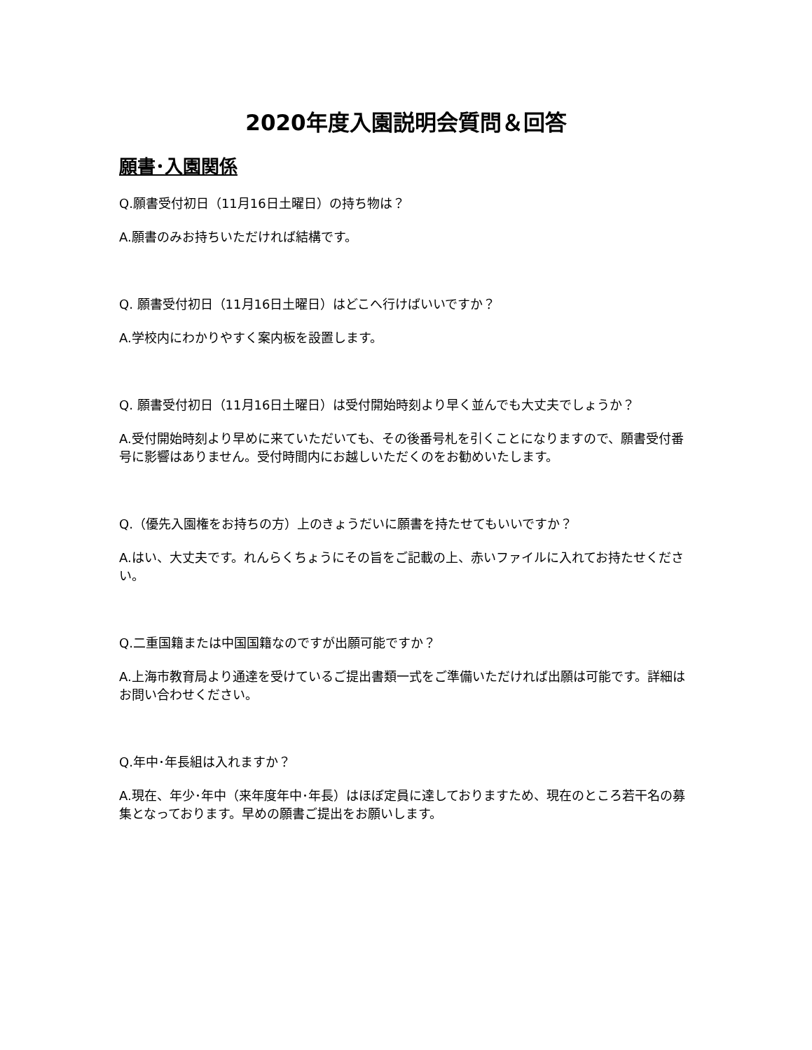2020年度入園説明会質問＆回答
願書･入園関係
Q.願書受付初日（11月16日土曜日）の持ち物は？
A.願書のみお持ちいただければ結構です。
Q. 願書受付初日（11月16日土曜日）はどこへ行けばいいですか？
A.学校内にわかりやすく案内板を設置します。
Q. 願書受付初日（11月16日土曜日）は受付開始時刻より早く並んでも大丈夫でしょうか？
A.受付開始時刻より早めに来ていただいても、その後番号札を引くことになりますので、願書受付番号に影響はありません。受付時間内にお越しいただくのをお勧めいたします。
Q.（優先入園権をお持ちの方）上のきょうだいに願書を持たせてもいいですか？
A.はい、大丈夫です。れんらくちょうにその旨をご記載の上、赤いファイルに入れてお持たせください。
Q.二重国籍または中国国籍なのですが出願可能ですか？
A.上海市教育局より通達を受けているご提出書類一式をご準備いただければ出願は可能です。詳細はお問い合わせください。
Q.年中･年長組は入れますか？
A.現在、年少･年中（来年度年中･年長）はほぼ定員に達しておりますため、現在のところ若干名の募集となっております。早めの願書ご提出をお願いします。